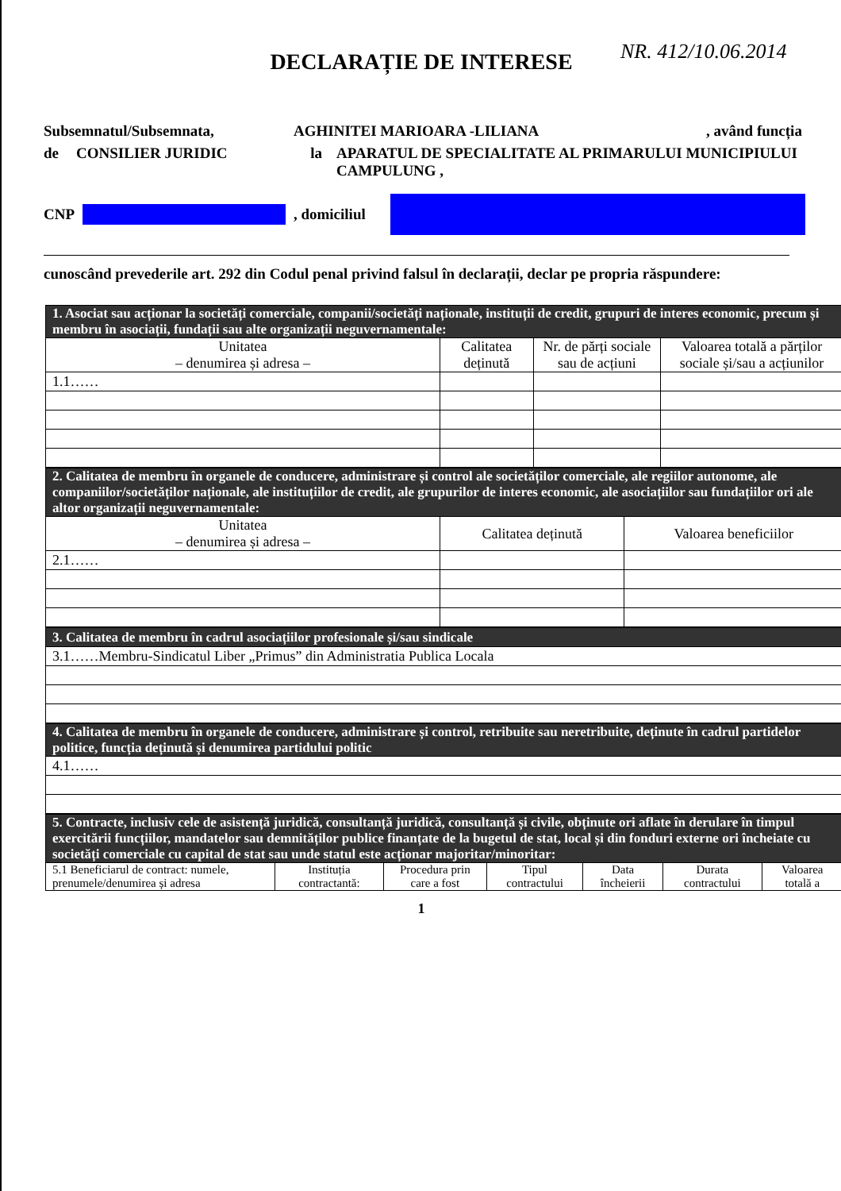NR. 412/10.06.2014
DECLARAȚIE DE INTERESE
Subsemnatul/Subsemnata, AGHINITEI MARIOARA -LILIANA, având funcția
de CONSILIER JURIDIC la APARATUL DE SPECIALITATE AL PRIMARULUI MUNICIPIULUI CAMPULUNG ,
CNP , domiciliul
cunoscând prevederile art. 292 din Codul penal privind falsul în declarații, declar pe propria răspundere:
| 1. Asociat sau acționar la societăți comerciale, companii/societăți naționale, instituții de credit, grupuri de interes economic, precum și membru în asociații, fundații sau alte organizații neguvernamentale: | | | |
| Unitatea – denumirea și adresa – | Calitatea deținută | Nr. de părți sociale sau de acțiuni | Valoarea totală a părților sociale și/sau a acțiunilor |
| 1.1…… | | | |
| 2. Calitatea de membru în organele de conducere, administrare și control ale societăților comerciale, ale regiilor autonome, ale companiilor/societăților naționale, ale instituțiilor de credit, ale grupurilor de interes economic, ale asociațiilor sau fundațiilor ori ale altor organizații neguvernamentale: | | |
| Unitatea – denumirea și adresa – | Calitatea deținută | Valoarea beneficiilor |
| 2.1…… | | |
| 3. Calitatea de membru în cadrul asociațiilor profesionale și/sau sindicale |
| 3.1……Membru-Sindicatul Liber „Primus” din Administratia Publica Locala |
| 4. Calitatea de membru în organele de conducere, administrare și control, retribuite sau neretribuite, deținute în cadrul partidelor politice, funcția deținută și denumirea partidului politic |
| 4.1…… |
| 5. Contracte, inclusiv cele de asistență juridică, consultanță juridică, consultanță și civile, obținute ori aflate în derulare în timpul exercitării funcțiilor, mandatelor sau demnităților publice finanțate de la bugetul de stat, local și din fonduri externe ori încheiate cu societăți comerciale cu capital de stat sau unde statul este acționar majoritar/minoritar: | | | | | | |
| 5.1 Beneficiarul de contract: numele, prenumele/denumirea și adresa | Instituția contractantă: | Procedura prin care a fost | Tipul contractului | Data încheierii | Durata contractului | Valoarea totală a |
1